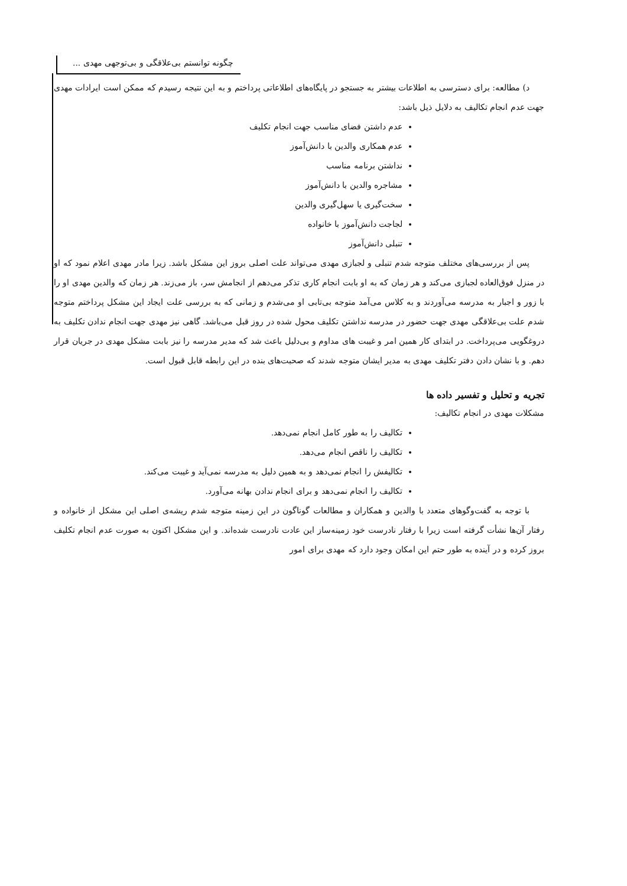چگونه توانستم بی‌علاقگی و بی‌توجهی مهدی ...
د) مطالعه: برای دسترسی به اطلاعات بیشتر به جستجو در پایگاه‌های اطلاعاتی پرداختم و به این نتیجه رسیدم که ممکن است ایرادات مهدی جهت عدم انجام تکالیف به دلایل ذیل باشد:
عدم داشتن فضای مناسب جهت انجام تکلیف
عدم همکاری والدین با دانش‌آموز
نداشتن برنامه مناسب
مشاجره والدین با دانش‌آموز
سخت‌گیری یا سهل‌گیری والدین
لجاجت دانش‌آموز با خانواده
تنبلی دانش‌آموز
پس از بررسی‌های مختلف متوجه شدم تنبلی و لجبازی مهدی می‌تواند علت اصلی بروز این مشکل باشد. زیرا مادر مهدی اعلام نمود که او در منزل فوق‌العاده لجبازی می‌کند و هر زمان که به او بابت انجام کاری تذکر می‌دهم از انجامش سر، باز می‌زند. هر زمان که والدین مهدی او را با زور و اجبار به مدرسه می‌آوردند و به کلاس می‌آمد متوجه بی‌تابی او می‌شدم و زمانی که به بررسی علت ایجاد این مشکل پرداختم متوجه شدم علت بی‌علاقگی مهدی جهت حضور در مدرسه نداشتن تکلیف محول شده در روز قبل می‌باشد. گاهی نیز مهدی جهت انجام ندادن تکلیف به دروغگویی می‌پرداخت. در ابتدای کار همین امر و غیبت های مداوم و بی‌دلیل باعث شد که مدیر مدرسه را نیز بابت مشکل مهدی در جریان قرار دهم. و با نشان دادن دفتر تکلیف مهدی به مدیر ایشان متوجه شدند که صحبت‌های بنده در این رابطه قابل قبول است.
تجریه و تحلیل و تفسیر داده ها
مشکلات مهدی در انجام تکالیف:
تکالیف را به طور کامل انجام نمی‌دهد.
تکالیف را ناقص انجام می‌دهد.
تکالیفش را انجام نمی‌دهد و به همین دلیل به مدرسه نمی‌آید و غیبت می‌کند.
تکالیف را انجام نمی‌دهد و برای انجام ندادن بهانه می‌آورد.
با توجه به گفت‌وگوهای متعدد با والدین و همکاران و مطالعات گوناگون در این زمینه متوجه شدم ریشه‌ی اصلی این مشکل از خانواده و رفتار آن‌ها نشأت گرفته است زیرا با رفتار نادرست خود زمینه‌ساز این عادت نادرست شده‌اند. و این مشکل اکنون به صورت عدم انجام تکلیف بروز کرده و در آینده به طور حتم این امکان وجود دارد که مهدی برای امور